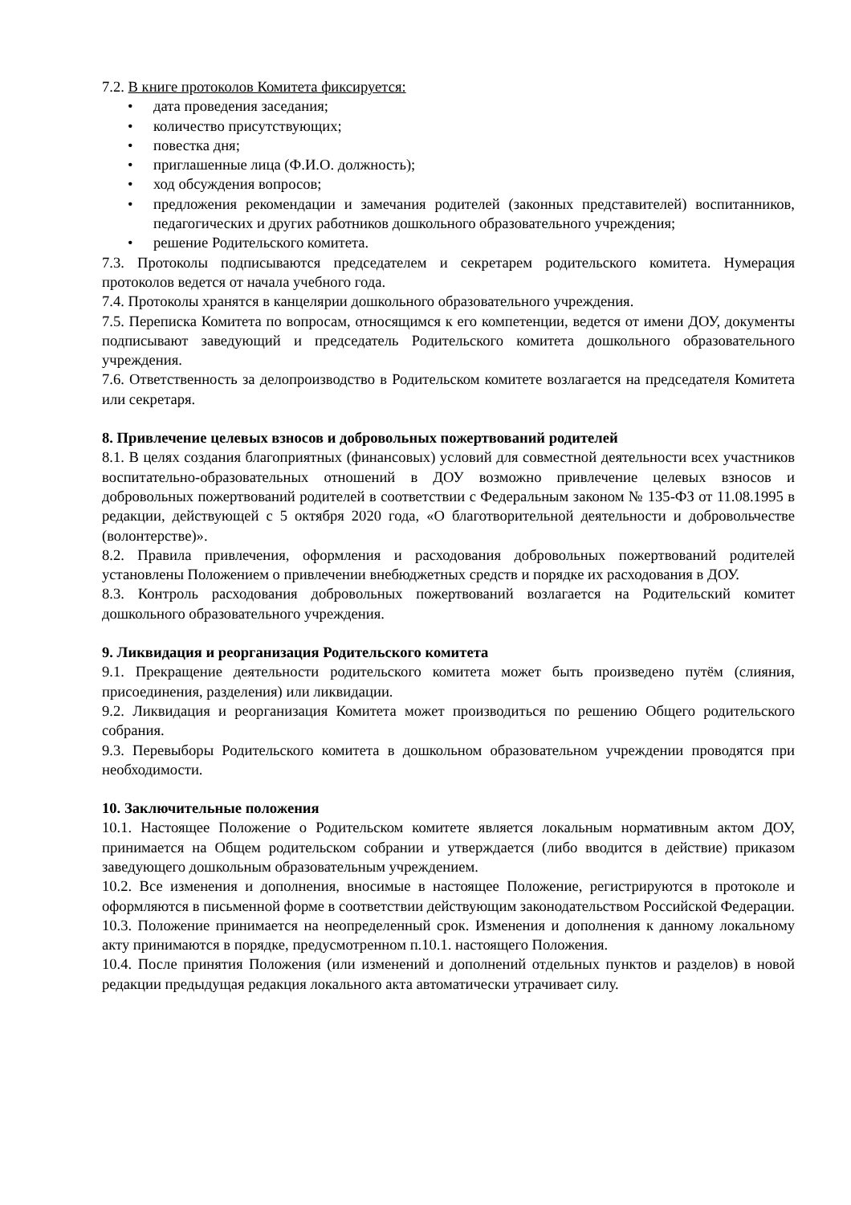7.2. В книге протоколов Комитета фиксируется:
• дата проведения заседания;
• количество присутствующих;
• повестка дня;
• приглашенные лица (Ф.И.О. должность);
• ход обсуждения вопросов;
• предложения рекомендации и замечания родителей (законных представителей) воспитанников, педагогических и других работников дошкольного образовательного учреждения;
• решение Родительского комитета.
7.3. Протоколы подписываются председателем и секретарем родительского комитета. Нумерация протоколов ведется от начала учебного года.
7.4. Протоколы хранятся в канцелярии дошкольного образовательного учреждения.
7.5. Переписка Комитета по вопросам, относящимся к его компетенции, ведется от имени ДОУ, документы подписывают заведующий и председатель Родительского комитета дошкольного образовательного учреждения.
7.6. Ответственность за делопроизводство в Родительском комитете возлагается на председателя Комитета или секретаря.
8. Привлечение целевых взносов и добровольных пожертвований родителей
8.1. В целях создания благоприятных (финансовых) условий для совместной деятельности всех участников воспитательно-образовательных отношений в ДОУ возможно привлечение целевых взносов и добровольных пожертвований родителей в соответствии с Федеральным законом № 135-ФЗ от 11.08.1995 в редакции, действующей с 5 октября 2020 года, «О благотворительной деятельности и добровольчестве (волонтерстве)».
8.2. Правила привлечения, оформления и расходования добровольных пожертвований родителей установлены Положением о привлечении внебюджетных средств и порядке их расходования в ДОУ.
8.3. Контроль расходования добровольных пожертвований возлагается на Родительский комитет дошкольного образовательного учреждения.
9. Ликвидация и реорганизация Родительского комитета
9.1. Прекращение деятельности родительского комитета может быть произведено путём (слияния, присоединения, разделения) или ликвидации.
9.2. Ликвидация и реорганизация Комитета может производиться по решению Общего родительского собрания.
9.3. Перевыборы Родительского комитета в дошкольном образовательном учреждении проводятся при необходимости.
10. Заключительные положения
10.1. Настоящее Положение о Родительском комитете является локальным нормативным актом ДОУ, принимается на Общем родительском собрании и утверждается (либо вводится в действие) приказом заведующего дошкольным образовательным учреждением.
10.2. Все изменения и дополнения, вносимые в настоящее Положение, регистрируются в протоколе и оформляются в письменной форме в соответствии действующим законодательством Российской Федерации.
10.3. Положение принимается на неопределенный срок. Изменения и дополнения к данному локальному акту принимаются в порядке, предусмотренном п.10.1. настоящего Положения.
10.4. После принятия Положения (или изменений и дополнений отдельных пунктов и разделов) в новой редакции предыдущая редакция локального акта автоматически утрачивает силу.